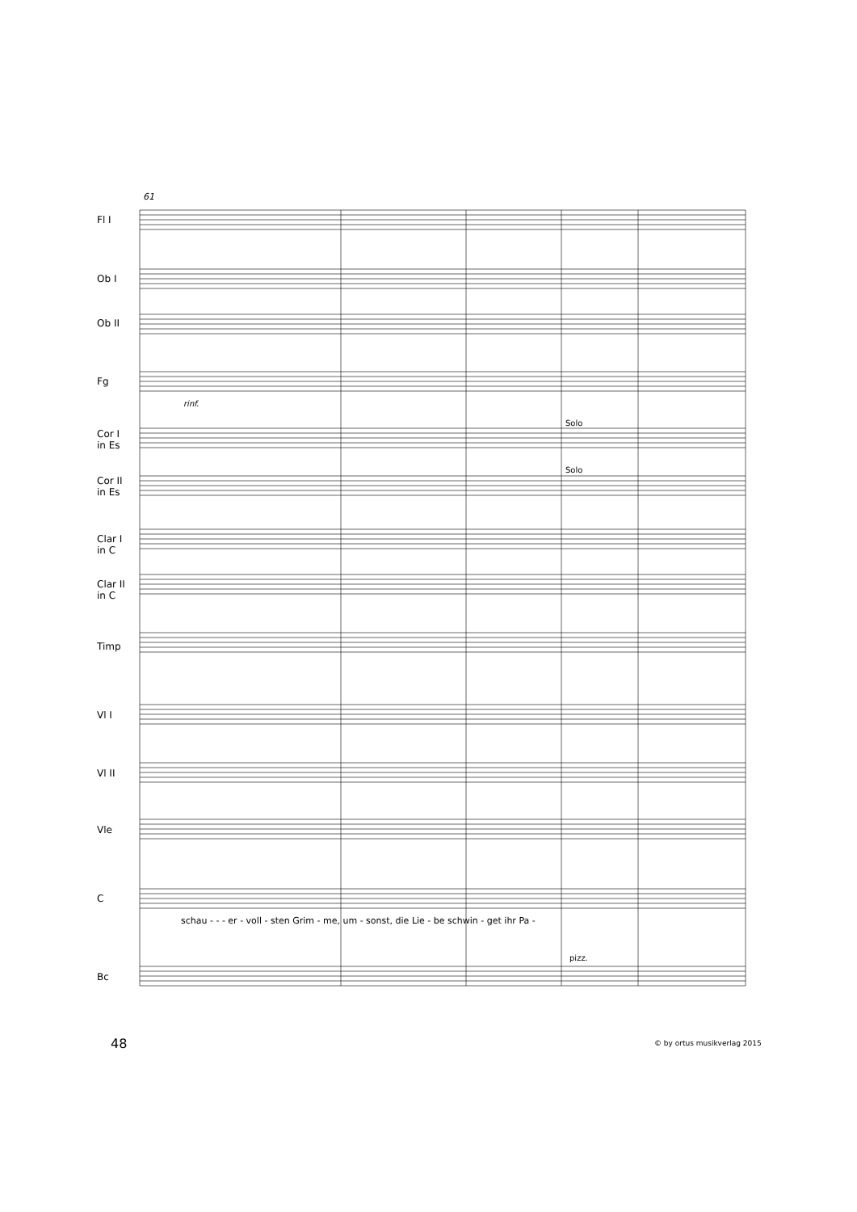61
Fl I
Ob I
Ob II
Fg
rinf.
Solo
Cor I
in Es
Solo
Cor II
in Es
Clar I
in C
Clar II
in C
Timp
Vl I
Vl II
Vle
C
schau - - - er - voll - sten Grim - me, um - sonst, die Lie - be schwin - get ihr Pa -
pizz.
Bc
48 © by ortus musikverlag 2015